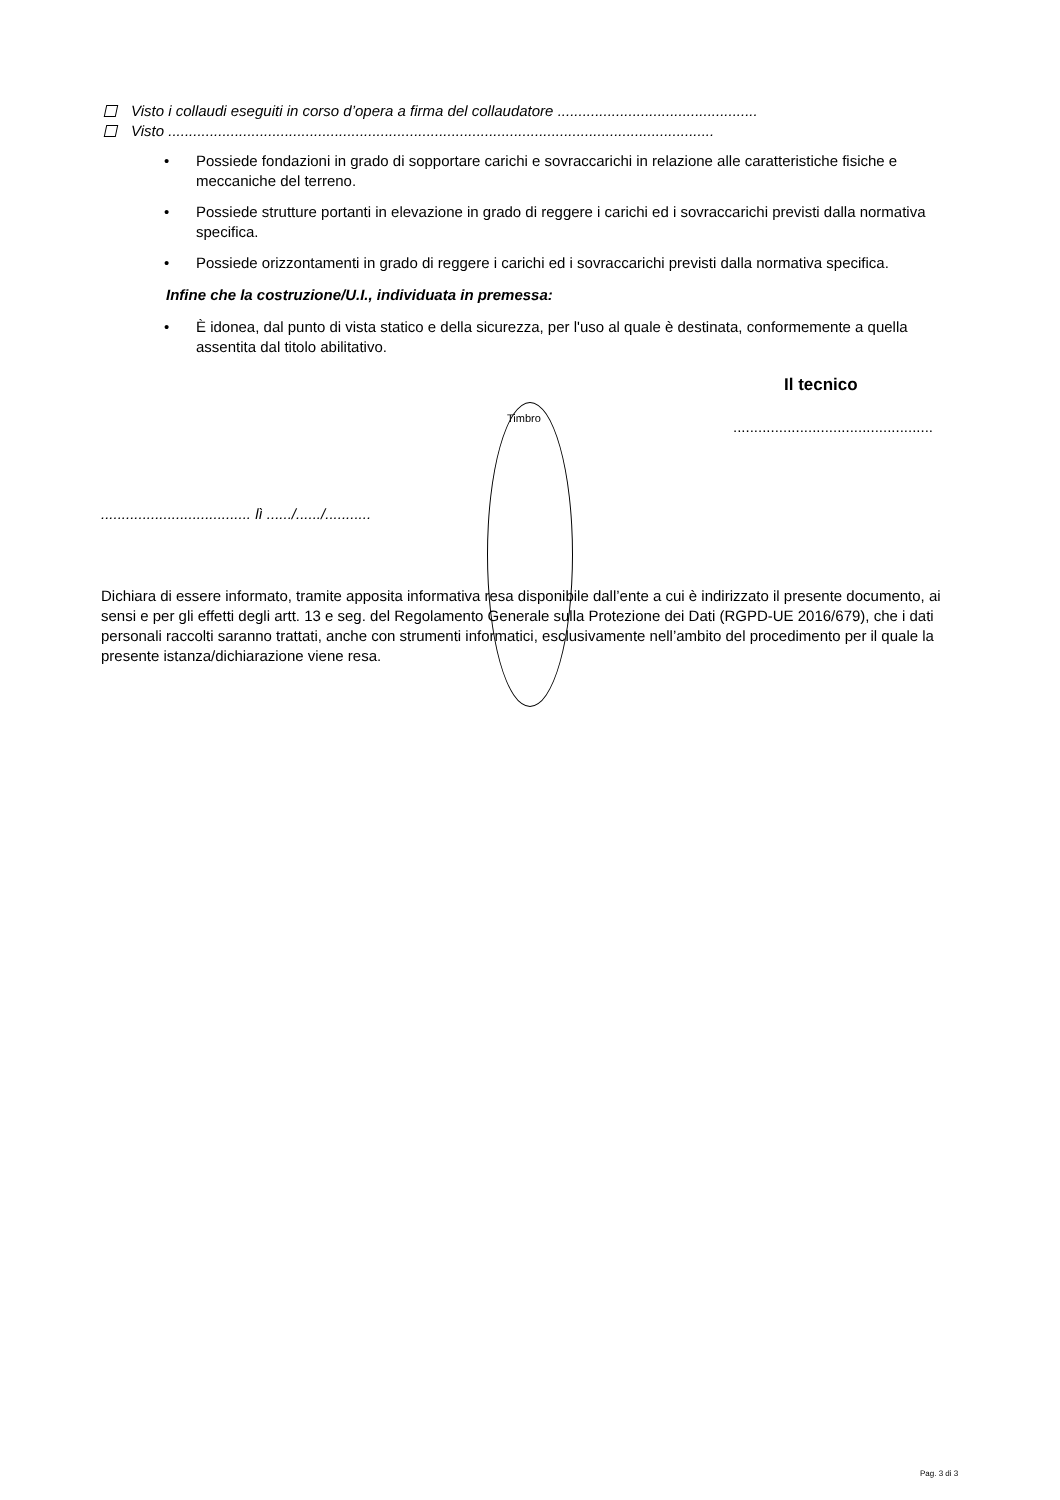Visto i collaudi eseguiti in corso d’opera a firma del collaudatore ................................................
Visto ...................................................................................................................................
• Possiede fondazioni in grado di sopportare carichi e sovraccarichi in relazione alle caratteristiche fisiche e meccaniche del terreno.
• Possiede strutture portanti in elevazione in grado di reggere i carichi ed i sovraccarichi previsti dalla normativa specifica.
• Possiede orizzontamenti in grado di reggere i carichi ed i sovraccarichi previsti dalla normativa specifica.
Infine che la costruzione/U.I., individuata in premessa:
• È idonea, dal punto di vista statico e della sicurezza, per l'uso al quale è destinata, conformemente a quella assentita dal titolo abilitativo.
Il tecnico
Timbro
................................................
.................................... lì ....../....../...........
Dichiara di essere informato, tramite apposita informativa resa disponibile dall’ente a cui è indirizzato il presente documento, ai sensi e per gli effetti degli artt. 13 e seg. del Regolamento Generale sulla Protezione dei Dati (RGPD-UE 2016/679), che i dati personali raccolti saranno trattati, anche con strumenti informatici, esclusivamente nell’ambito del procedimento per il quale la presente istanza/dichiarazione viene resa.
Pag. 3 di 3